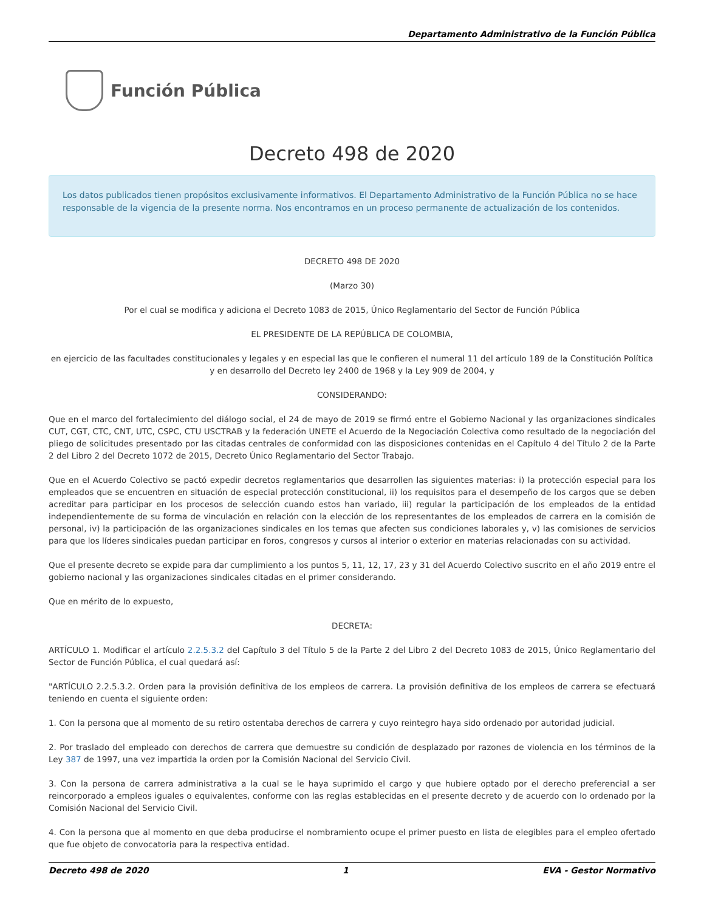Departamento Administrativo de la Función Pública
Función Pública
Decreto 498 de 2020
Los datos publicados tienen propósitos exclusivamente informativos. El Departamento Administrativo de la Función Pública no se hace responsable de la vigencia de la presente norma. Nos encontramos en un proceso permanente de actualización de los contenidos.
DECRETO 498 DE 2020
(Marzo 30)
Por el cual se modifica y adiciona el Decreto 1083 de 2015, Único Reglamentario del Sector de Función Pública
EL PRESIDENTE DE LA REPÚBLICA DE COLOMBIA,
en ejercicio de las facultades constitucionales y legales y en especial las que le confieren el numeral 11 del artículo 189 de la Constitución Política y en desarrollo del Decreto ley 2400 de 1968 y la Ley 909 de 2004, y
CONSIDERANDO:
Que en el marco del fortalecimiento del diálogo social, el 24 de mayo de 2019 se firmó entre el Gobierno Nacional y las organizaciones sindicales CUT, CGT, CTC, CNT, UTC, CSPC, CTU USCTRAB y la federación UNETE el Acuerdo de la Negociación Colectiva como resultado de la negociación del pliego de solicitudes presentado por las citadas centrales de conformidad con las disposiciones contenidas en el Capítulo 4 del Título 2 de la Parte 2 del Libro 2 del Decreto 1072 de 2015, Decreto Único Reglamentario del Sector Trabajo.
Que en el Acuerdo Colectivo se pactó expedir decretos reglamentarios que desarrollen las siguientes materias: i) la protección especial para los empleados que se encuentren en situación de especial protección constitucional, ii) los requisitos para el desempeño de los cargos que se deben acreditar para participar en los procesos de selección cuando estos han variado, iii) regular la participación de los empleados de la entidad independientemente de su forma de vinculación en relación con la elección de los representantes de los empleados de carrera en la comisión de personal, iv) la participación de las organizaciones sindicales en los temas que afecten sus condiciones laborales y, v) las comisiones de servicios para que los líderes sindicales puedan participar en foros, congresos y cursos al interior o exterior en materias relacionadas con su actividad.
Que el presente decreto se expide para dar cumplimiento a los puntos 5, 11, 12, 17, 23 y 31 del Acuerdo Colectivo suscrito en el año 2019 entre el gobierno nacional y las organizaciones sindicales citadas en el primer considerando.
Que en mérito de lo expuesto,
DECRETA:
ARTÍCULO 1. Modificar el artículo 2.2.5.3.2 del Capítulo 3 del Título 5 de la Parte 2 del Libro 2 del Decreto 1083 de 2015, Único Reglamentario del Sector de Función Pública, el cual quedará así:
"ARTÍCULO 2.2.5.3.2. Orden para la provisión definitiva de los empleos de carrera. La provisión definitiva de los empleos de carrera se efectuará teniendo en cuenta el siguiente orden:
1. Con la persona que al momento de su retiro ostentaba derechos de carrera y cuyo reintegro haya sido ordenado por autoridad judicial.
2. Por traslado del empleado con derechos de carrera que demuestre su condición de desplazado por razones de violencia en los términos de la Ley 387 de 1997, una vez impartida la orden por la Comisión Nacional del Servicio Civil.
3. Con la persona de carrera administrativa a la cual se le haya suprimido el cargo y que hubiere optado por el derecho preferencial a ser reincorporado a empleos iguales o equivalentes, conforme con las reglas establecidas en el presente decreto y de acuerdo con lo ordenado por la Comisión Nacional del Servicio Civil.
4. Con la persona que al momento en que deba producirse el nombramiento ocupe el primer puesto en lista de elegibles para el empleo ofertado que fue objeto de convocatoria para la respectiva entidad.
Decreto 498 de 2020 1 EVA - Gestor Normativo